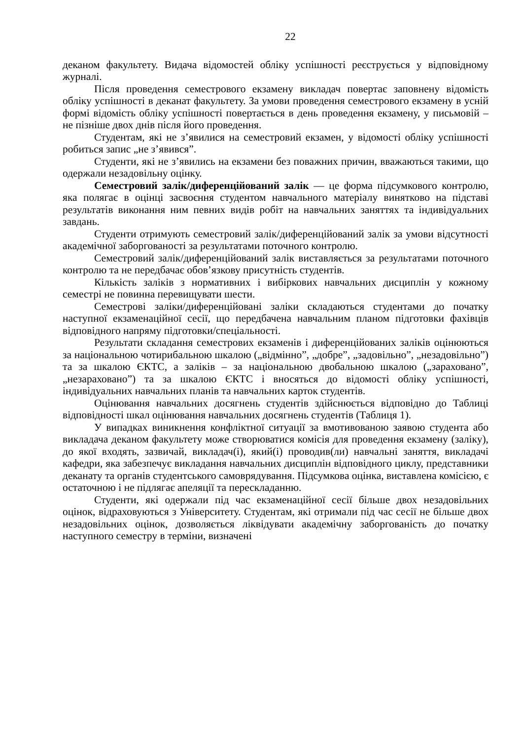22
деканом факультету. Видача відомостей обліку успішності реєструється у відповідному журналі.
Після проведення семестрового екзамену викладач повертає заповнену відомість обліку успішності в деканат факультету. За умови проведення семестрового екзамену в усній формі відомість обліку успішності повертається в день проведення екзамену, у письмовій – не пізніше двох днів після його проведення.
Студентам, які не з’явилися на семестровий екзамен, у відомості обліку успішності робиться запис „не з’явився”.
Студенти, які не з’явились на екзамени без поважних причин, вважаються такими, що одержали незадовільну оцінку.
Семестровий залік/диференційований залік — це форма підсумкового контролю, яка полягає в оцінці засвоєння студентом навчального матеріалу винятково на підставі результатів виконання ним певних видів робіт на навчальних заняттях та індивідуальних завдань.
Студенти отримують семестровий залік/диференційований залік за умови відсутності академічної заборгованості за результатами поточного контролю.
Семестровий залік/диференційований залік виставляється за результатами поточного контролю та не передбачає обов’язкову присутність студентів.
Кількість заліків з нормативних і вибіркових навчальних дисциплін у кожному семестрі не повинна перевищувати шести.
Семестрові заліки/диференційовані заліки складаються студентами до початку наступної екзаменаційної сесії, що передбачена навчальним планом підготовки фахівців відповідного напряму підготовки/спеціальності.
Результати складання семестрових екзаменів і диференційованих заліків оцінюються за національною чотирибальною шкалою („відмінно”, „добре”, „задовільно”, „незадовільно”) та за шкалою ЄКТС, а заліків – за національною двобальною шкалою („зараховано”, „незараховано”) та за шкалою ЄКТС і вносяться до відомості обліку успішності, індивідуальних навчальних планів та навчальних карток студентів.
Оцінювання навчальних досягнень студентів здійснюється відповідно до Таблиці відповідності шкал оцінювання навчальних досягнень студентів (Таблиця 1).
У випадках виникнення конфліктної ситуації за вмотивованою заявою студента або викладача деканом факультету може створюватися комісія для проведення екзамену (заліку), до якої входять, зазвичай, викладач(і), який(і) проводив(ли) навчальні заняття, викладачі кафедри, яка забезпечує викладання навчальних дисциплін відповідного циклу, представники деканату та органів студентського самоврядування. Підсумкова оцінка, виставлена комісією, є остаточною і не підлягає апеляції та перескладанню.
Студенти, які одержали під час екзаменаційної сесії більше двох незадовільних оцінок, відраховуються з Університету. Студентам, які отримали під час сесії не більше двох незадовільних оцінок, дозволяється ліквідувати академічну заборгованість до початку наступного семестру в терміни, визначені